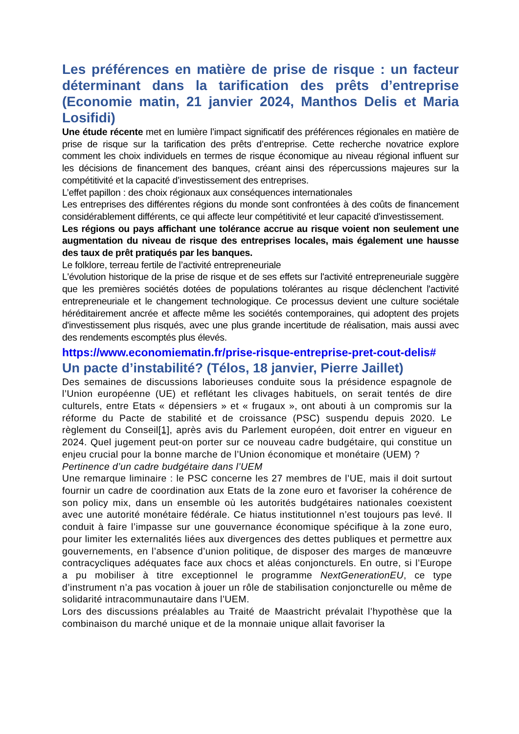Les préférences en matière de prise de risque : un facteur déterminant dans la tarification des prêts d’entreprise (Economie matin, 21 janvier 2024, Manthos Delis et Maria Losifidi)
Une étude récente met en lumière l’impact significatif des préférences régionales en matière de prise de risque sur la tarification des prêts d’entreprise. Cette recherche novatrice explore comment les choix individuels en termes de risque économique au niveau régional influent sur les décisions de financement des banques, créant ainsi des répercussions majeures sur la compétitivité et la capacité d’investissement des entreprises.
L’effet papillon : des choix régionaux aux conséquences internationales
Les entreprises des différentes régions du monde sont confrontées à des coûts de financement considérablement différents, ce qui affecte leur compétitivité et leur capacité d'investissement.
Les régions ou pays affichant une tolérance accrue au risque voient non seulement une augmentation du niveau de risque des entreprises locales, mais également une hausse des taux de prêt pratiqués par les banques.
Le folklore, terreau fertile de l’activité entrepreneuriale
L'évolution historique de la prise de risque et de ses effets sur l'activité entrepreneuriale suggère que les premières sociétés dotées de populations tolérantes au risque déclenchent l'activité entrepreneuriale et le changement technologique. Ce processus devient une culture sociétale héréditairement ancrée et affecte même les sociétés contemporaines, qui adoptent des projets d'investissement plus risqués, avec une plus grande incertitude de réalisation, mais aussi avec des rendements escomptés plus élevés.
https://www.economiematin.fr/prise-risque-entreprise-pret-cout-delis#
Un pacte d’instabilité? (Télos, 18 janvier, Pierre Jaillet)
Des semaines de discussions laborieuses conduite sous la présidence espagnole de l’Union européenne (UE) et reflétant les clivages habituels, on serait tentés de dire culturels, entre Etats « dépensiers » et « frugaux », ont abouti à un compromis sur la réforme du Pacte de stabilité et de croissance (PSC) suspendu depuis 2020. Le règlement du Conseil[1], après avis du Parlement européen, doit entrer en vigueur en 2024. Quel jugement peut-on porter sur ce nouveau cadre budgétaire, qui constitue un enjeu crucial pour la bonne marche de l’Union économique et monétaire (UEM) ?
Pertinence d’un cadre budgétaire dans l’UEM
Une remarque liminaire : le PSC concerne les 27 membres de l’UE, mais il doit surtout fournir un cadre de coordination aux Etats de la zone euro et favoriser la cohérence de son policy mix, dans un ensemble où les autorités budgétaires nationales coexistent avec une autorité monétaire fédérale. Ce hiatus institutionnel n’est toujours pas levé. Il conduit à faire l’impasse sur une gouvernance économique spécifique à la zone euro, pour limiter les externalités liées aux divergences des dettes publiques et permettre aux gouvernements, en l’absence d’union politique, de disposer des marges de manœuvre contracycliques adéquates face aux chocs et aléas conjoncturels. En outre, si l’Europe a pu mobiliser à titre exceptionnel le programme NextGenerationEU, ce type d’instrument n’a pas vocation à jouer un rôle de stabilisation conjoncturelle ou même de solidarité intracommunautaire dans l’UEM.
Lors des discussions préalables au Traité de Maastricht prévalait l’hypothèse que la combinaison du marché unique et de la monnaie unique allait favoriser la